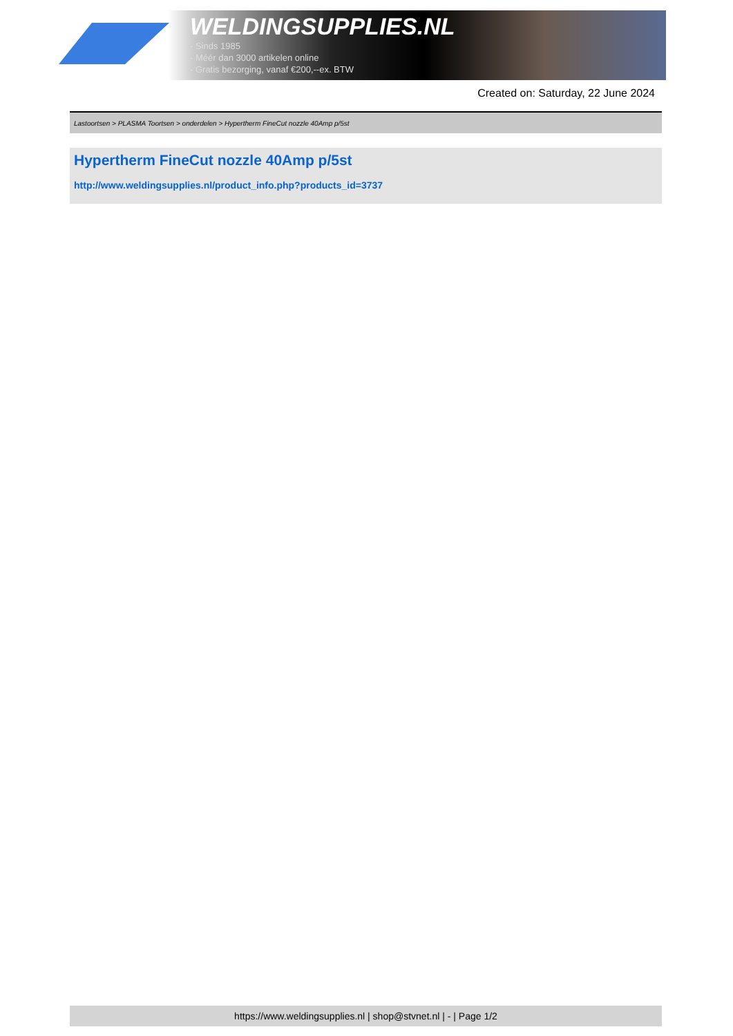WELDINGSUPPLIES.NL
- Sinds 1985
- Méér dan 3000 artikelen online
- Gratis bezorging, vanaf €200,--ex. BTW
Created on: Saturday, 22 June 2024
Lastoortsen > PLASMA Toortsen > onderdelen > Hypertherm FineCut nozzle 40Amp p/5st
Hypertherm FineCut nozzle 40Amp p/5st
http://www.weldingsupplies.nl/product_info.php?products_id=3737
https://www.weldingsupplies.nl | shop@stvnet.nl | - | Page 1/2